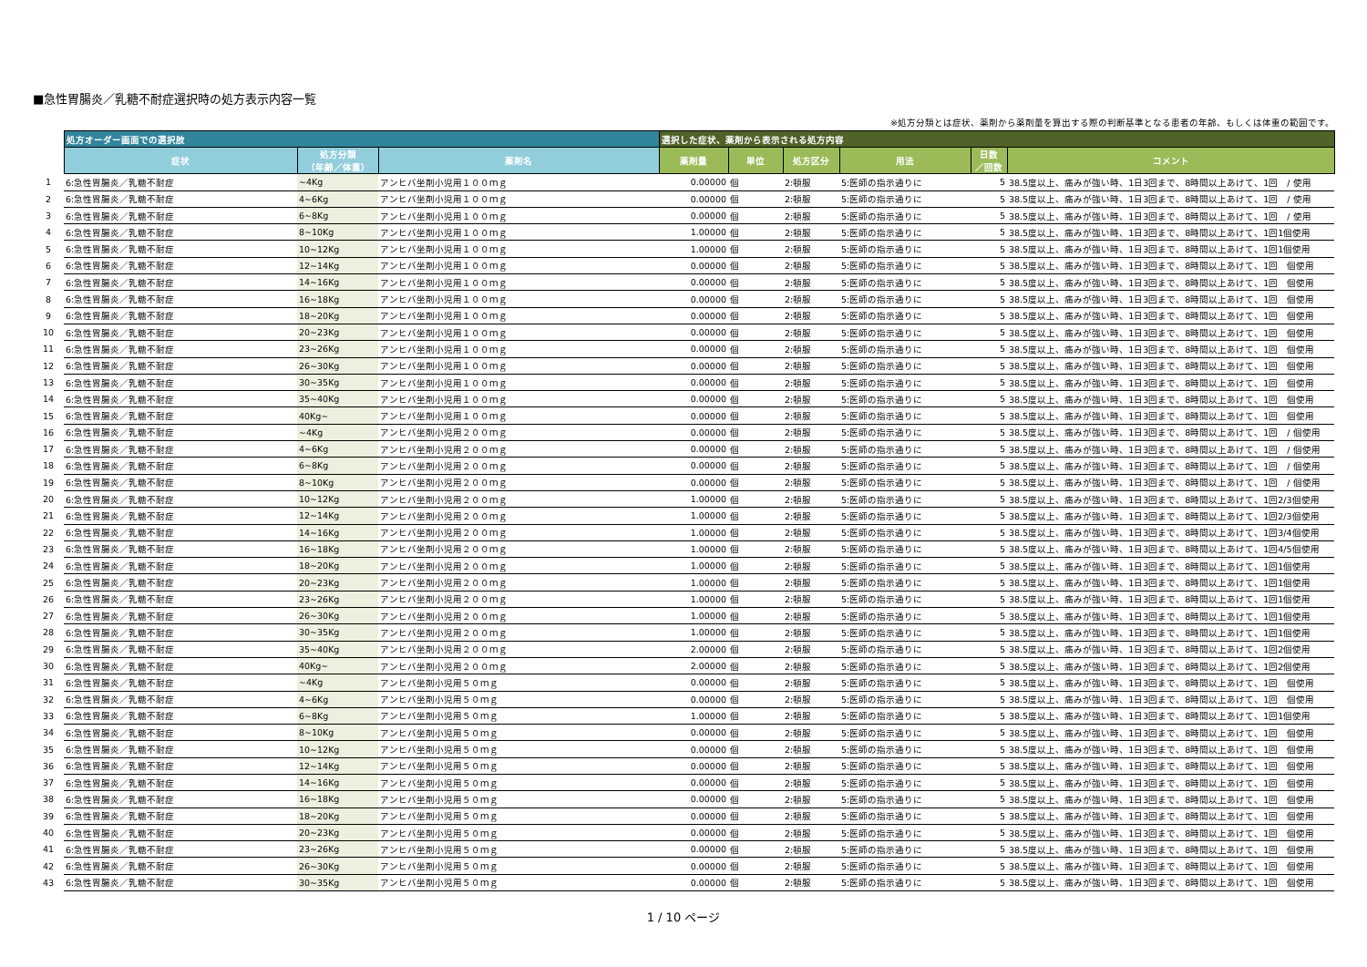■急性胃腸炎／乳糖不耐症選択時の処方表示内容一覧
※処方分類とは症状、薬剤から薬剤量を算出する際の判断基準となる患者の年齢、もしくは体重の範囲です。
| | 処方オーダー画面での選択肢 | | | 選択した症状、薬剤から表示される処方内容 | | | | | |
| --- | --- | --- | --- | --- | --- | --- | --- | --- | --- |
| | 症状 | 処方分類 （年齢／体重） | 薬剤名 | 薬剤量 | 単位 | 処方区分 | 用法 | 日数 ／回数 | コメント |
| 1 | 6:急性胃腸炎／乳糖不耐症 | ~4Kg | アンヒバ坐剤小児用１００ｍｇ | 0.00000 | 個 | 2:頓服 | 5:医師の指示通りに | 5 | 38.5度以上、痛みが強い時、1日3回まで、8時間以上あけて、1回 / 使用 |
| 2 | 6:急性胃腸炎／乳糖不耐症 | 4~6Kg | アンヒバ坐剤小児用１００ｍｇ | 0.00000 | 個 | 2:頓服 | 5:医師の指示通りに | 5 | 38.5度以上、痛みが強い時、1日3回まで、8時間以上あけて、1回 / 使用 |
| 3 | 6:急性胃腸炎／乳糖不耐症 | 6~8Kg | アンヒバ坐剤小児用１００ｍｇ | 0.00000 | 個 | 2:頓服 | 5:医師の指示通りに | 5 | 38.5度以上、痛みが強い時、1日3回まで、8時間以上あけて、1回 / 使用 |
| 4 | 6:急性胃腸炎／乳糖不耐症 | 8~10Kg | アンヒバ坐剤小児用１００ｍｇ | 1.00000 | 個 | 2:頓服 | 5:医師の指示通りに | 5 | 38.5度以上、痛みが強い時、1日3回まで、8時間以上あけて、1回1個使用 |
| 5 | 6:急性胃腸炎／乳糖不耐症 | 10~12Kg | アンヒバ坐剤小児用１００ｍｇ | 1.00000 | 個 | 2:頓服 | 5:医師の指示通りに | 5 | 38.5度以上、痛みが強い時、1日3回まで、8時間以上あけて、1回1個使用 |
| 6 | 6:急性胃腸炎／乳糖不耐症 | 12~14Kg | アンヒバ坐剤小児用１００ｍｇ | 0.00000 | 個 | 2:頓服 | 5:医師の指示通りに | 5 | 38.5度以上、痛みが強い時、1日3回まで、8時間以上あけて、1回 個使用 |
| 7 | 6:急性胃腸炎／乳糖不耐症 | 14~16Kg | アンヒバ坐剤小児用１００ｍｇ | 0.00000 | 個 | 2:頓服 | 5:医師の指示通りに | 5 | 38.5度以上、痛みが強い時、1日3回まで、8時間以上あけて、1回 個使用 |
| 8 | 6:急性胃腸炎／乳糖不耐症 | 16~18Kg | アンヒバ坐剤小児用１００ｍｇ | 0.00000 | 個 | 2:頓服 | 5:医師の指示通りに | 5 | 38.5度以上、痛みが強い時、1日3回まで、8時間以上あけて、1回 個使用 |
| 9 | 6:急性胃腸炎／乳糖不耐症 | 18~20Kg | アンヒバ坐剤小児用１００ｍｇ | 0.00000 | 個 | 2:頓服 | 5:医師の指示通りに | 5 | 38.5度以上、痛みが強い時、1日3回まで、8時間以上あけて、1回 個使用 |
| 10 | 6:急性胃腸炎／乳糖不耐症 | 20~23Kg | アンヒバ坐剤小児用１００ｍｇ | 0.00000 | 個 | 2:頓服 | 5:医師の指示通りに | 5 | 38.5度以上、痛みが強い時、1日3回まで、8時間以上あけて、1回 個使用 |
| 11 | 6:急性胃腸炎／乳糖不耐症 | 23~26Kg | アンヒバ坐剤小児用１００ｍｇ | 0.00000 | 個 | 2:頓服 | 5:医師の指示通りに | 5 | 38.5度以上、痛みが強い時、1日3回まで、8時間以上あけて、1回 個使用 |
| 12 | 6:急性胃腸炎／乳糖不耐症 | 26~30Kg | アンヒバ坐剤小児用１００ｍｇ | 0.00000 | 個 | 2:頓服 | 5:医師の指示通りに | 5 | 38.5度以上、痛みが強い時、1日3回まで、8時間以上あけて、1回 個使用 |
| 13 | 6:急性胃腸炎／乳糖不耐症 | 30~35Kg | アンヒバ坐剤小児用１００ｍｇ | 0.00000 | 個 | 2:頓服 | 5:医師の指示通りに | 5 | 38.5度以上、痛みが強い時、1日3回まで、8時間以上あけて、1回 個使用 |
| 14 | 6:急性胃腸炎／乳糖不耐症 | 35~40Kg | アンヒバ坐剤小児用１００ｍｇ | 0.00000 | 個 | 2:頓服 | 5:医師の指示通りに | 5 | 38.5度以上、痛みが強い時、1日3回まで、8時間以上あけて、1回 個使用 |
| 15 | 6:急性胃腸炎／乳糖不耐症 | 40Kg~ | アンヒバ坐剤小児用１００ｍｇ | 0.00000 | 個 | 2:頓服 | 5:医師の指示通りに | 5 | 38.5度以上、痛みが強い時、1日3回まで、8時間以上あけて、1回 個使用 |
| 16 | 6:急性胃腸炎／乳糖不耐症 | ~4Kg | アンヒバ坐剤小児用２００ｍｇ | 0.00000 | 個 | 2:頓服 | 5:医師の指示通りに | 5 | 38.5度以上、痛みが強い時、1日3回まで、8時間以上あけて、1回 / 個使用 |
| 17 | 6:急性胃腸炎／乳糖不耐症 | 4~6Kg | アンヒバ坐剤小児用２００ｍｇ | 0.00000 | 個 | 2:頓服 | 5:医師の指示通りに | 5 | 38.5度以上、痛みが強い時、1日3回まで、8時間以上あけて、1回 / 個使用 |
| 18 | 6:急性胃腸炎／乳糖不耐症 | 6~8Kg | アンヒバ坐剤小児用２００ｍｇ | 0.00000 | 個 | 2:頓服 | 5:医師の指示通りに | 5 | 38.5度以上、痛みが強い時、1日3回まで、8時間以上あけて、1回 / 個使用 |
| 19 | 6:急性胃腸炎／乳糖不耐症 | 8~10Kg | アンヒバ坐剤小児用２００ｍｇ | 0.00000 | 個 | 2:頓服 | 5:医師の指示通りに | 5 | 38.5度以上、痛みが強い時、1日3回まで、8時間以上あけて、1回 / 個使用 |
| 20 | 6:急性胃腸炎／乳糖不耐症 | 10~12Kg | アンヒバ坐剤小児用２００ｍｇ | 1.00000 | 個 | 2:頓服 | 5:医師の指示通りに | 5 | 38.5度以上、痛みが強い時、1日3回まで、8時間以上あけて、1回2/3個使用 |
| 21 | 6:急性胃腸炎／乳糖不耐症 | 12~14Kg | アンヒバ坐剤小児用２００ｍｇ | 1.00000 | 個 | 2:頓服 | 5:医師の指示通りに | 5 | 38.5度以上、痛みが強い時、1日3回まで、8時間以上あけて、1回2/3個使用 |
| 22 | 6:急性胃腸炎／乳糖不耐症 | 14~16Kg | アンヒバ坐剤小児用２００ｍｇ | 1.00000 | 個 | 2:頓服 | 5:医師の指示通りに | 5 | 38.5度以上、痛みが強い時、1日3回まで、8時間以上あけて、1回3/4個使用 |
| 23 | 6:急性胃腸炎／乳糖不耐症 | 16~18Kg | アンヒバ坐剤小児用２００ｍｇ | 1.00000 | 個 | 2:頓服 | 5:医師の指示通りに | 5 | 38.5度以上、痛みが強い時、1日3回まで、8時間以上あけて、1回4/5個使用 |
| 24 | 6:急性胃腸炎／乳糖不耐症 | 18~20Kg | アンヒバ坐剤小児用２００ｍｇ | 1.00000 | 個 | 2:頓服 | 5:医師の指示通りに | 5 | 38.5度以上、痛みが強い時、1日3回まで、8時間以上あけて、1回1個使用 |
| 25 | 6:急性胃腸炎／乳糖不耐症 | 20~23Kg | アンヒバ坐剤小児用２００ｍｇ | 1.00000 | 個 | 2:頓服 | 5:医師の指示通りに | 5 | 38.5度以上、痛みが強い時、1日3回まで、8時間以上あけて、1回1個使用 |
| 26 | 6:急性胃腸炎／乳糖不耐症 | 23~26Kg | アンヒバ坐剤小児用２００ｍｇ | 1.00000 | 個 | 2:頓服 | 5:医師の指示通りに | 5 | 38.5度以上、痛みが強い時、1日3回まで、8時間以上あけて、1回1個使用 |
| 27 | 6:急性胃腸炎／乳糖不耐症 | 26~30Kg | アンヒバ坐剤小児用２００ｍｇ | 1.00000 | 個 | 2:頓服 | 5:医師の指示通りに | 5 | 38.5度以上、痛みが強い時、1日3回まで、8時間以上あけて、1回1個使用 |
| 28 | 6:急性胃腸炎／乳糖不耐症 | 30~35Kg | アンヒバ坐剤小児用２００ｍｇ | 1.00000 | 個 | 2:頓服 | 5:医師の指示通りに | 5 | 38.5度以上、痛みが強い時、1日3回まで、8時間以上あけて、1回1個使用 |
| 29 | 6:急性胃腸炎／乳糖不耐症 | 35~40Kg | アンヒバ坐剤小児用２００ｍｇ | 2.00000 | 個 | 2:頓服 | 5:医師の指示通りに | 5 | 38.5度以上、痛みが強い時、1日3回まで、8時間以上あけて、1回2個使用 |
| 30 | 6:急性胃腸炎／乳糖不耐症 | 40Kg~ | アンヒバ坐剤小児用２００ｍｇ | 2.00000 | 個 | 2:頓服 | 5:医師の指示通りに | 5 | 38.5度以上、痛みが強い時、1日3回まで、8時間以上あけて、1回2個使用 |
| 31 | 6:急性胃腸炎／乳糖不耐症 | ~4Kg | アンヒバ坐剤小児用５０ｍｇ | 0.00000 | 個 | 2:頓服 | 5:医師の指示通りに | 5 | 38.5度以上、痛みが強い時、1日3回まで、8時間以上あけて、1回 個使用 |
| 32 | 6:急性胃腸炎／乳糖不耐症 | 4~6Kg | アンヒバ坐剤小児用５０ｍｇ | 0.00000 | 個 | 2:頓服 | 5:医師の指示通りに | 5 | 38.5度以上、痛みが強い時、1日3回まで、8時間以上あけて、1回 個使用 |
| 33 | 6:急性胃腸炎／乳糖不耐症 | 6~8Kg | アンヒバ坐剤小児用５０ｍｇ | 1.00000 | 個 | 2:頓服 | 5:医師の指示通りに | 5 | 38.5度以上、痛みが強い時、1日3回まで、8時間以上あけて、1回1個使用 |
| 34 | 6:急性胃腸炎／乳糖不耐症 | 8~10Kg | アンヒバ坐剤小児用５０ｍｇ | 0.00000 | 個 | 2:頓服 | 5:医師の指示通りに | 5 | 38.5度以上、痛みが強い時、1日3回まで、8時間以上あけて、1回 個使用 |
| 35 | 6:急性胃腸炎／乳糖不耐症 | 10~12Kg | アンヒバ坐剤小児用５０ｍｇ | 0.00000 | 個 | 2:頓服 | 5:医師の指示通りに | 5 | 38.5度以上、痛みが強い時、1日3回まで、8時間以上あけて、1回 個使用 |
| 36 | 6:急性胃腸炎／乳糖不耐症 | 12~14Kg | アンヒバ坐剤小児用５０ｍｇ | 0.00000 | 個 | 2:頓服 | 5:医師の指示通りに | 5 | 38.5度以上、痛みが強い時、1日3回まで、8時間以上あけて、1回 個使用 |
| 37 | 6:急性胃腸炎／乳糖不耐症 | 14~16Kg | アンヒバ坐剤小児用５０ｍｇ | 0.00000 | 個 | 2:頓服 | 5:医師の指示通りに | 5 | 38.5度以上、痛みが強い時、1日3回まで、8時間以上あけて、1回 個使用 |
| 38 | 6:急性胃腸炎／乳糖不耐症 | 16~18Kg | アンヒバ坐剤小児用５０ｍｇ | 0.00000 | 個 | 2:頓服 | 5:医師の指示通りに | 5 | 38.5度以上、痛みが強い時、1日3回まで、8時間以上あけて、1回 個使用 |
| 39 | 6:急性胃腸炎／乳糖不耐症 | 18~20Kg | アンヒバ坐剤小児用５０ｍｇ | 0.00000 | 個 | 2:頓服 | 5:医師の指示通りに | 5 | 38.5度以上、痛みが強い時、1日3回まで、8時間以上あけて、1回 個使用 |
| 40 | 6:急性胃腸炎／乳糖不耐症 | 20~23Kg | アンヒバ坐剤小児用５０ｍｇ | 0.00000 | 個 | 2:頓服 | 5:医師の指示通りに | 5 | 38.5度以上、痛みが強い時、1日3回まで、8時間以上あけて、1回 個使用 |
| 41 | 6:急性胃腸炎／乳糖不耐症 | 23~26Kg | アンヒバ坐剤小児用５０ｍｇ | 0.00000 | 個 | 2:頓服 | 5:医師の指示通りに | 5 | 38.5度以上、痛みが強い時、1日3回まで、8時間以上あけて、1回 個使用 |
| 42 | 6:急性胃腸炎／乳糖不耐症 | 26~30Kg | アンヒバ坐剤小児用５０ｍｇ | 0.00000 | 個 | 2:頓服 | 5:医師の指示通りに | 5 | 38.5度以上、痛みが強い時、1日3回まで、8時間以上あけて、1回 個使用 |
| 43 | 6:急性胃腸炎／乳糖不耐症 | 30~35Kg | アンヒバ坐剤小児用５０ｍｇ | 0.00000 | 個 | 2:頓服 | 5:医師の指示通りに | 5 | 38.5度以上、痛みが強い時、1日3回まで、8時間以上あけて、1回 個使用 |
1 / 10 ページ